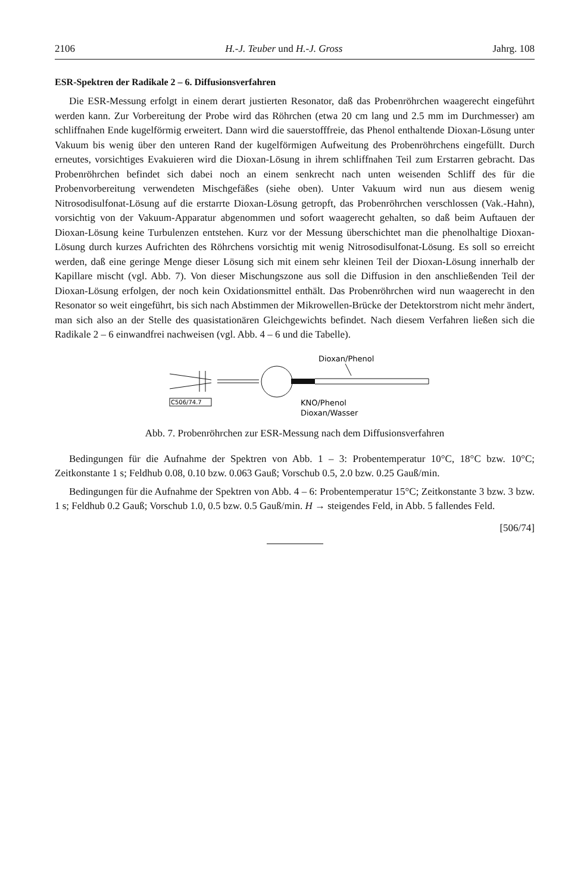2106 H.-J. Teuber und H.-J. Gross Jahrg. 108
ESR-Spektren der Radikale 2 – 6. Diffusionsverfahren
Die ESR-Messung erfolgt in einem derart justierten Resonator, daß das Probenröhrchen waagerecht eingeführt werden kann. Zur Vorbereitung der Probe wird das Röhrchen (etwa 20 cm lang und 2.5 mm im Durchmesser) am schliffnahen Ende kugelförmig erweitert. Dann wird die sauerstofffreie, das Phenol enthaltende Dioxan-Lösung unter Vakuum bis wenig über den unteren Rand der kugelförmigen Aufweitung des Probenröhrchens eingefüllt. Durch erneutes, vorsichtiges Evakuieren wird die Dioxan-Lösung in ihrem schliffnahen Teil zum Erstarren gebracht. Das Probenröhrchen befindet sich dabei noch an einem senkrecht nach unten weisenden Schliff des für die Probenvorbereitung verwendeten Mischgefäßes (siehe oben). Unter Vakuum wird nun aus diesem wenig Nitrosodisulfonat-Lösung auf die erstarrte Dioxan-Lösung getropft, das Probenröhrchen verschlossen (Vak.-Hahn), vorsichtig von der Vakuum-Apparatur abgenommen und sofort waagerecht gehalten, so daß beim Auftauen der Dioxan-Lösung keine Turbulenzen entstehen. Kurz vor der Messung überschichtet man die phenolhaltige Dioxan-Lösung durch kurzes Aufrichten des Röhrchens vorsichtig mit wenig Nitrosodisulfonat-Lösung. Es soll so erreicht werden, daß eine geringe Menge dieser Lösung sich mit einem sehr kleinen Teil der Dioxan-Lösung innerhalb der Kapillare mischt (vgl. Abb. 7). Von dieser Mischungszone aus soll die Diffusion in den anschließenden Teil der Dioxan-Lösung erfolgen, der noch kein Oxidationsmittel enthält. Das Probenröhrchen wird nun waagerecht in den Resonator so weit eingeführt, bis sich nach Abstimmen der Mikrowellen-Brücke der Detektorstrom nicht mehr ändert, man sich also an der Stelle des quasistationären Gleichgewichts befindet. Nach diesem Verfahren ließen sich die Radikale 2 – 6 einwandfrei nachweisen (vgl. Abb. 4 – 6 und die Tabelle).
Dioxan/Phenol
C506/74.7
KNO/Phenol
Dioxan/Wasser
Abb. 7. Probenröhrchen zur ESR-Messung nach dem Diffusionsverfahren
Bedingungen für die Aufnahme der Spektren von Abb. 1 – 3: Probentemperatur 10°C, 18°C bzw. 10°C; Zeitkonstante 1 s; Feldhub 0.08, 0.10 bzw. 0.063 Gauß; Vorschub 0.5, 2.0 bzw. 0.25 Gauß/min.
Bedingungen für die Aufnahme der Spektren von Abb. 4 – 6: Probentemperatur 15°C; Zeitkonstante 3 bzw. 3 bzw. 1 s; Feldhub 0.2 Gauß; Vorschub 1.0, 0.5 bzw. 0.5 Gauß/min. H → steigendes Feld, in Abb. 5 fallendes Feld.
[506/74]